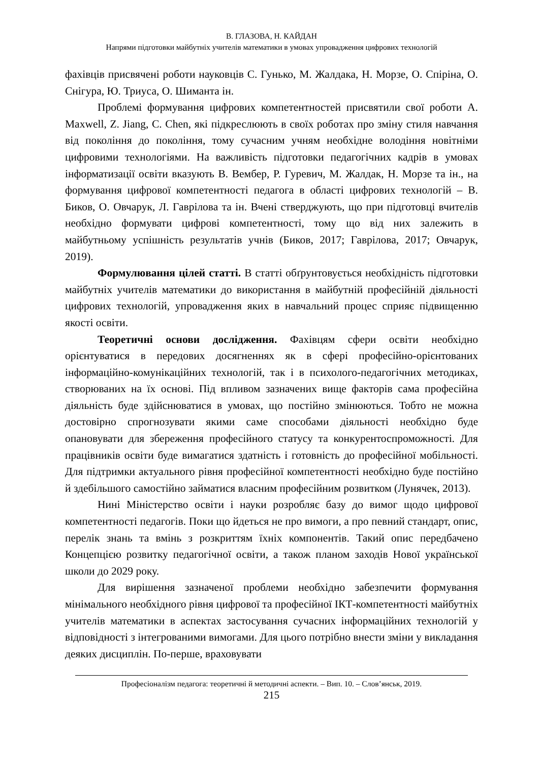В. ГЛАЗОВА, Н. КАЙДАН
Напрями підготовки майбутніх учителів математики в умовах упровадження цифрових технологій
фахівців присвячені роботи науковців С. Гунько, М. Жалдака, Н. Морзе, О. Спіріна, О. Снігура, Ю. Триуса, О. Шиманта ін.
Проблемі формування цифрових компетентностей присвятили свої роботи A. Maxwell, Z. Jiang, C. Chen, які підкреслюють в своїх роботах про зміну стиля навчання від покоління до покоління, тому сучасним учням необхідне володіння новітніми цифровими технологіями. На важливість підготовки педагогічних кадрів в умовах інформатизації освіти вказують В. Вембер, Р. Гуревич, М. Жалдак, Н. Морзе та ін., на формування цифрової компетентності педагога в області цифрових технологій – В. Биков, О. Овчарук, Л. Гаврілова та ін. Вчені стверджують, що при підготовці вчителів необхідно формувати цифрові компетентності, тому що від них залежить в майбутньому успішність результатів учнів (Биков, 2017; Гаврілова, 2017; Овчарук, 2019).
Формулювання цілей статті. В статті обґрунтовується необхідність підготовки майбутніх учителів математики до використання в майбутній професійній діяльності цифрових технологій, упровадження яких в навчальний процес сприяє підвищенню якості освіти.
Теоретичні основи дослідження. Фахівцям сфери освіти необхідно орієнтуватися в передових досягненнях як в сфері професійно-орієнтованих інформаційно-комунікаційних технологій, так і в психолого-педагогічних методиках, створюваних на їх основі. Під впливом зазначених вище факторів сама професійна діяльність буде здійснюватися в умовах, що постійно змінюються. Тобто не можна достовірно спрогнозувати якими саме способами діяльності необхідно буде опановувати для збереження професійного статусу та конкурентоспроможності. Для працівників освіти буде вимагатися здатність і готовність до професійної мобільності. Для підтримки актуального рівня професійної компетентності необхідно буде постійно й здебільшого самостійно займатися власним професійним розвитком (Лунячек, 2013).
Нині Міністерство освіти і науки розробляє базу до вимог щодо цифрової компетентності педагогів. Поки що йдеться не про вимоги, а про певний стандарт, опис, перелік знань та вмінь з розкриттям їхніх компонентів. Такий опис передбачено Концепцією розвитку педагогічної освіти, а також планом заходів Нової української школи до 2029 року.
Для вирішення зазначеної проблеми необхідно забезпечити формування мінімального необхідного рівня цифрової та професійної ІКТ-компетентності майбутніх учителів математики в аспектах застосування сучасних інформаційних технологій у відповідності з інтегрованими вимогами. Для цього потрібно внести зміни у викладання деяких дисциплін. По-перше, враховувати
Професіоналізм педагога: теоретичні й методичні аспекти. – Вип. 10. – Слов’янськ, 2019.
215